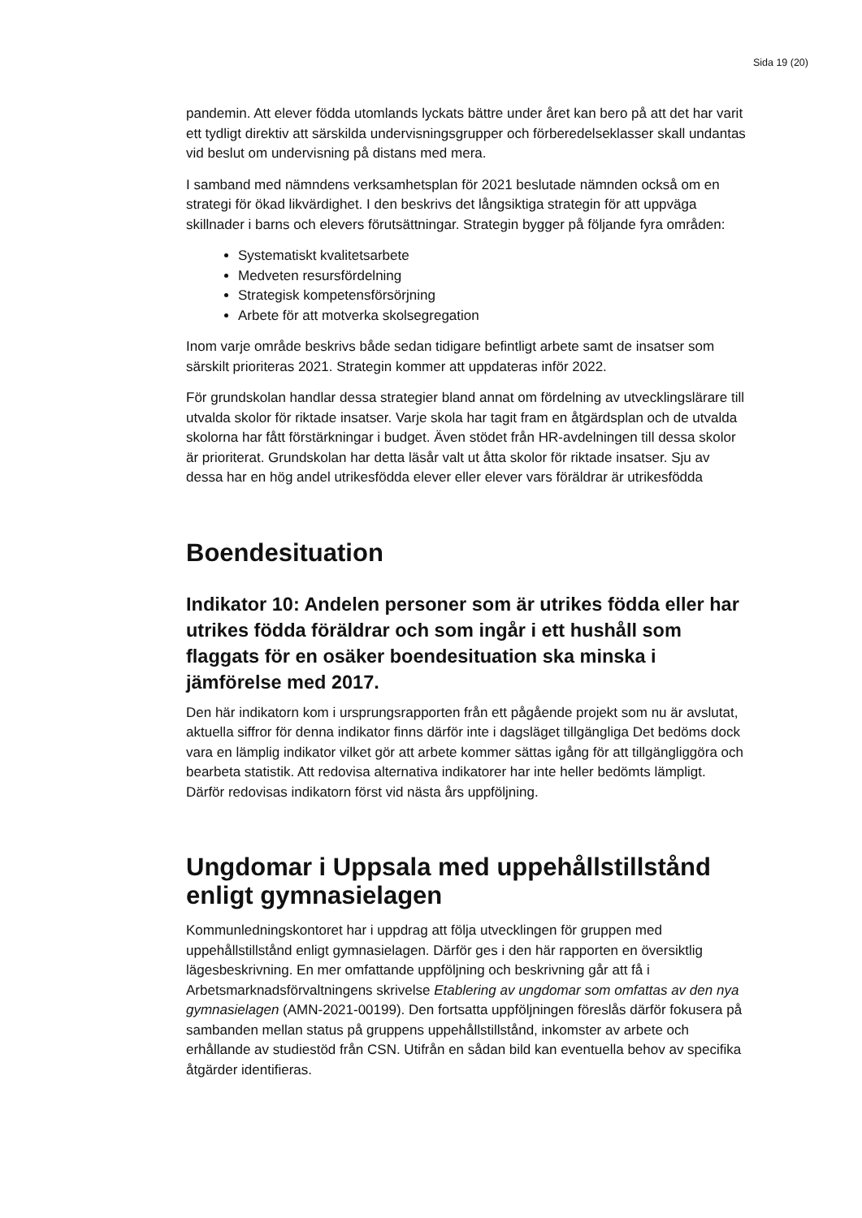Sida 19 (20)
pandemin. Att elever födda utomlands lyckats bättre under året kan bero på att det har varit ett tydligt direktiv att särskilda undervisningsgrupper och förberedelseklasser skall undantas vid beslut om undervisning på distans med mera.
I samband med nämndens verksamhetsplan för 2021 beslutade nämnden också om en strategi för ökad likvärdighet. I den beskrivs det långsiktiga strategin för att uppväga skillnader i barns och elevers förutsättningar. Strategin bygger på följande fyra områden:
Systematiskt kvalitetsarbete
Medveten resursfördelning
Strategisk kompetensförsörjning
Arbete för att motverka skolsegregation
Inom varje område beskrivs både sedan tidigare befintligt arbete samt de insatser som särskilt prioriteras 2021. Strategin kommer att uppdateras inför 2022.
För grundskolan handlar dessa strategier bland annat om fördelning av utvecklingslärare till utvalda skolor för riktade insatser. Varje skola har tagit fram en åtgärdsplan och de utvalda skolorna har fått förstärkningar i budget. Även stödet från HR-avdelningen till dessa skolor är prioriterat. Grundskolan har detta läsår valt ut åtta skolor för riktade insatser. Sju av dessa har en hög andel utrikesfödda elever eller elever vars föräldrar är utrikesfödda
Boendesituation
Indikator 10: Andelen personer som är utrikes födda eller har utrikes födda föräldrar och som ingår i ett hushåll som flaggats för en osäker boendesituation ska minska i jämförelse med 2017.
Den här indikatorn kom i ursprungsrapporten från ett pågående projekt som nu är avslutat, aktuella siffror för denna indikator finns därför inte i dagsläget tillgängliga Det bedöms dock vara en lämplig indikator vilket gör att arbete kommer sättas igång för att tillgängliggöra och bearbeta statistik. Att redovisa alternativa indikatorer har inte heller bedömts lämpligt. Därför redovisas indikatorn först vid nästa års uppföljning.
Ungdomar i Uppsala med uppehållstillstånd enligt gymnasielagen
Kommunledningskontoret har i uppdrag att följa utvecklingen för gruppen med uppehållstillstånd enligt gymnasielagen. Därför ges i den här rapporten en översiktlig lägesbeskrivning. En mer omfattande uppföljning och beskrivning går att få i Arbetsmarknadsförvaltningens skrivelse Etablering av ungdomar som omfattas av den nya gymnasielagen (AMN-2021-00199). Den fortsatta uppföljningen föreslås därför fokusera på sambanden mellan status på gruppens uppehållstillstånd, inkomster av arbete och erhållande av studiestöd från CSN. Utifrån en sådan bild kan eventuella behov av specifika åtgärder identifieras.